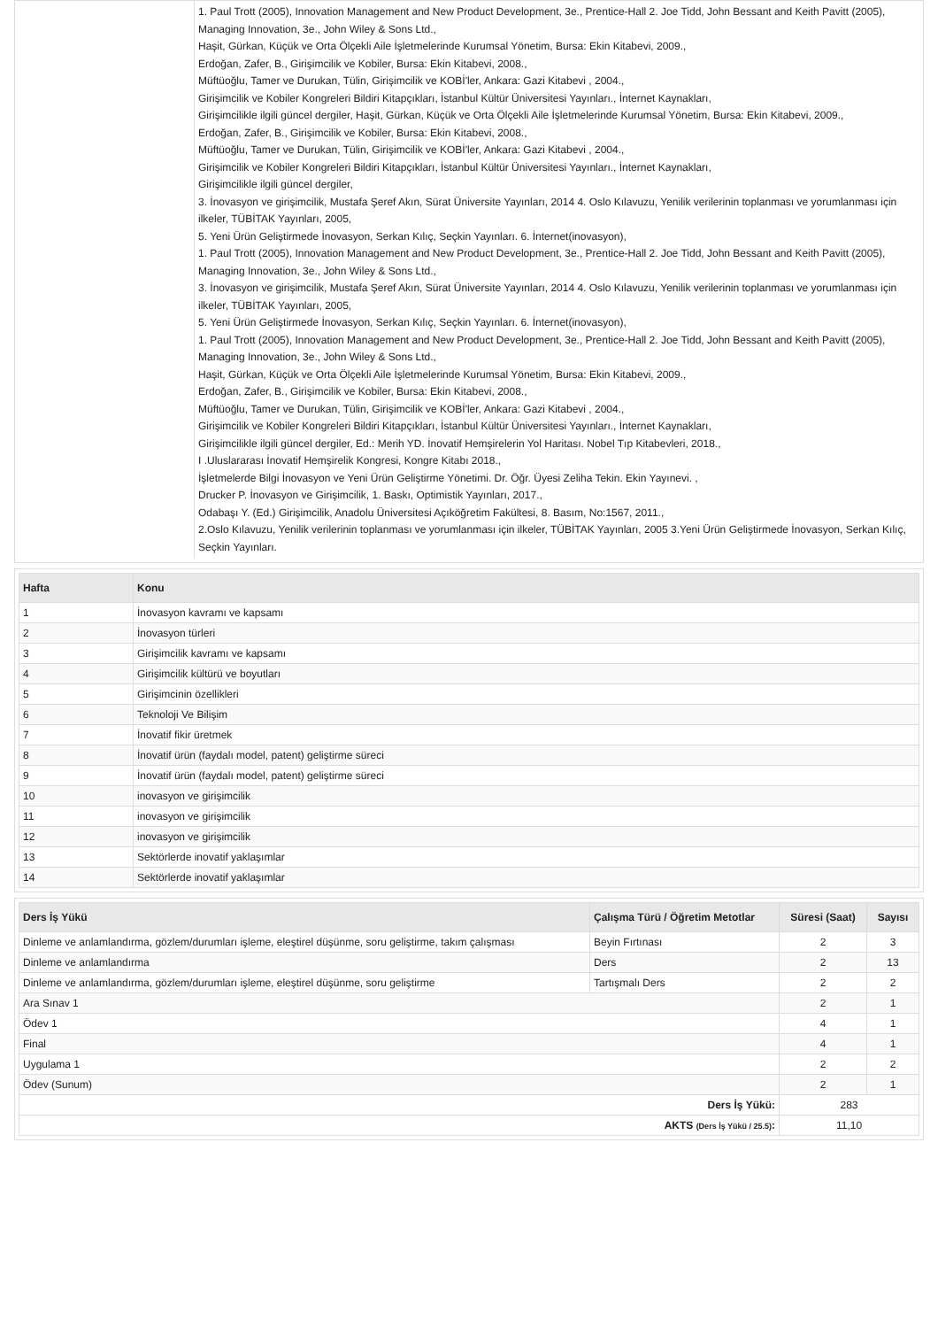| | 1. Paul Trott (2005), Innovation Management and New Product Development, 3e., Prentice-Hall 2. Joe Tidd, John Bessant and Keith Pavitt (2005), Managing Innovation, 3e., John Wiley & Sons Ltd., Haşit, Gürkan, Küçük ve Orta Ölçekli Aile İşletmelerinde Kurumsal Yönetim, Bursa: Ekin Kitabevi, 2009., Erdoğan, Zafer, B., Girişimcilik ve Kobiler, Bursa: Ekin Kitabevi, 2008., Müftüoğlu, Tamer ve Durukan, Tülin, Girişimcilik ve KOBİ'ler, Ankara: Gazi Kitabevi , 2004., Girişimcilik ve Kobiler Kongreleri Bildiri Kitapçıkları, İstanbul Kültür Üniversitesi Yayınları., İnternet Kaynakları, Girişimcilikle ilgili güncel dergiler, Haşit, Gürkan, Küçük ve Orta Ölçekli Aile İşletmelerinde Kurumsal Yönetim, Bursa: Ekin Kitabevi, 2009., Erdoğan, Zafer, B., Girişimcilik ve Kobiler, Bursa: Ekin Kitabevi, 2008., Müftüoğlu, Tamer ve Durukan, Tülin, Girişimcilik ve KOBİ'ler, Ankara: Gazi Kitabevi , 2004., Girişimcilik ve Kobiler Kongreleri Bildiri Kitapçıkları, İstanbul Kültür Üniversitesi Yayınları., İnternet Kaynakları, Girişimcilikle ilgili güncel dergiler, 3. İnovasyon ve girişimcilik, Mustafa Şeref Akın, Sürat Üniversite Yayınları, 2014 4. Oslo Kılavuzu, Yenilik verilerinin toplanması ve yorumlanması için ilkeler, TÜBİTAK Yayınları, 2005, 5. Yeni Ürün Geliştirmede İnovasyon, Serkan Kılıç, Seçkin Yayınları. 6. İnternet(inovasyon), 1. Paul Trott (2005), Innovation Management and New Product Development, 3e., Prentice-Hall 2. Joe Tidd, John Bessant and Keith Pavitt (2005), Managing Innovation, 3e., John Wiley & Sons Ltd., 3. İnovasyon ve girişimcilik, Mustafa Şeref Akın, Sürat Üniversite Yayınları, 2014 4. Oslo Kılavuzu, Yenilik verilerinin toplanması ve yorumlanması için ilkeler, TÜBİTAK Yayınları, 2005, 5. Yeni Ürün Geliştirmede İnovasyon, Serkan Kılıç, Seçkin Yayınları. 6. İnternet(inovasyon), 1. Paul Trott (2005), Innovation Management and New Product Development, 3e., Prentice-Hall 2. Joe Tidd, John Bessant and Keith Pavitt (2005), Managing Innovation, 3e., John Wiley & Sons Ltd., Haşit, Gürkan, Küçük ve Orta Ölçekli Aile İşletmelerinde Kurumsal Yönetim, Bursa: Ekin Kitabevi, 2009., Erdoğan, Zafer, B., Girişimcilik ve Kobiler, Bursa: Ekin Kitabevi, 2008., Müftüoğlu, Tamer ve Durukan, Tülin, Girişimcilik ve KOBİ'ler, Ankara: Gazi Kitabevi , 2004., Girişimcilik ve Kobiler Kongreleri Bildiri Kitapçıkları, İstanbul Kültür Üniversitesi Yayınları., İnternet Kaynakları, Girişimcilikle ilgili güncel dergiler, Ed.: Merih YD. İnovatif Hemşirelerin Yol Haritası. Nobel Tıp Kitabevleri, 2018., I .Uluslararası İnovatif Hemşirelik Kongresi, Kongre Kitabı 2018., İşletmelerde Bilgi İnovasyon ve Yeni Ürün Geliştirme Yönetimi. Dr. Öğr. Üyesi Zeliha Tekin. Ekin Yayınevi. , Drucker P. İnovasyon ve Girişimcilik, 1. Baskı, Optimistik Yayınları, 2017., Odabaşı Y. (Ed.) Girişimcilik, Anadolu Üniversitesi Açıköğretim Fakültesi, 8. Basım, No:1567, 2011., 2.Oslo Kılavuzu, Yenilik verilerinin toplanması ve yorumlanması için ilkeler, TÜBİTAK Yayınları, 2005 3.Yeni Ürün Geliştirmede İnovasyon, Serkan Kılıç, Seçkin Yayınları. |
| Hafta | Konu |
| --- | --- |
| 1 | İnovasyon kavramı ve kapsamı |
| 2 | İnovasyon türleri |
| 3 | Girişimcilik kavramı ve kapsamı |
| 4 | Girişimcilik kültürü ve boyutları |
| 5 | Girişimcinin özellikleri |
| 6 | Teknoloji Ve Bilişim |
| 7 | İnovatif fikir üretmek |
| 8 | İnovatif ürün (faydalı model, patent) geliştirme süreci |
| 9 | İnovatif ürün (faydalı model, patent) geliştirme süreci |
| 10 | inovasyon ve girişimcilik |
| 11 | inovasyon ve girişimcilik |
| 12 | inovasyon ve girişimcilik |
| 13 | Sektörlerde inovatif yaklaşımlar |
| 14 | Sektörlerde inovatif yaklaşımlar |
| Ders İş Yükü | Çalışma Türü / Öğretim Metotlar | Süresi (Saat) | Sayısı |
| --- | --- | --- | --- |
| Dinleme ve anlamlandırma, gözlem/durumları işleme, eleştirel düşünme, soru geliştirme, takım çalışması | Beyin Fırtınası | 2 | 3 |
| Dinleme ve anlamlandırma | Ders | 2 | 13 |
| Dinleme ve anlamlandırma, gözlem/durumları işleme, eleştirel düşünme, soru geliştirme | Tartışmalı Ders | 2 | 2 |
| Ara Sınav 1 | | 2 | 1 |
| Ödev 1 | | 4 | 1 |
| Final | | 4 | 1 |
| Uygulama 1 | | 2 | 2 |
| Ödev (Sunum) | | 2 | 1 |
| Ders İş Yükü: | | 283 | |
| AKTS (Ders İş Yükü / 25.5) : | | 11,10 | |